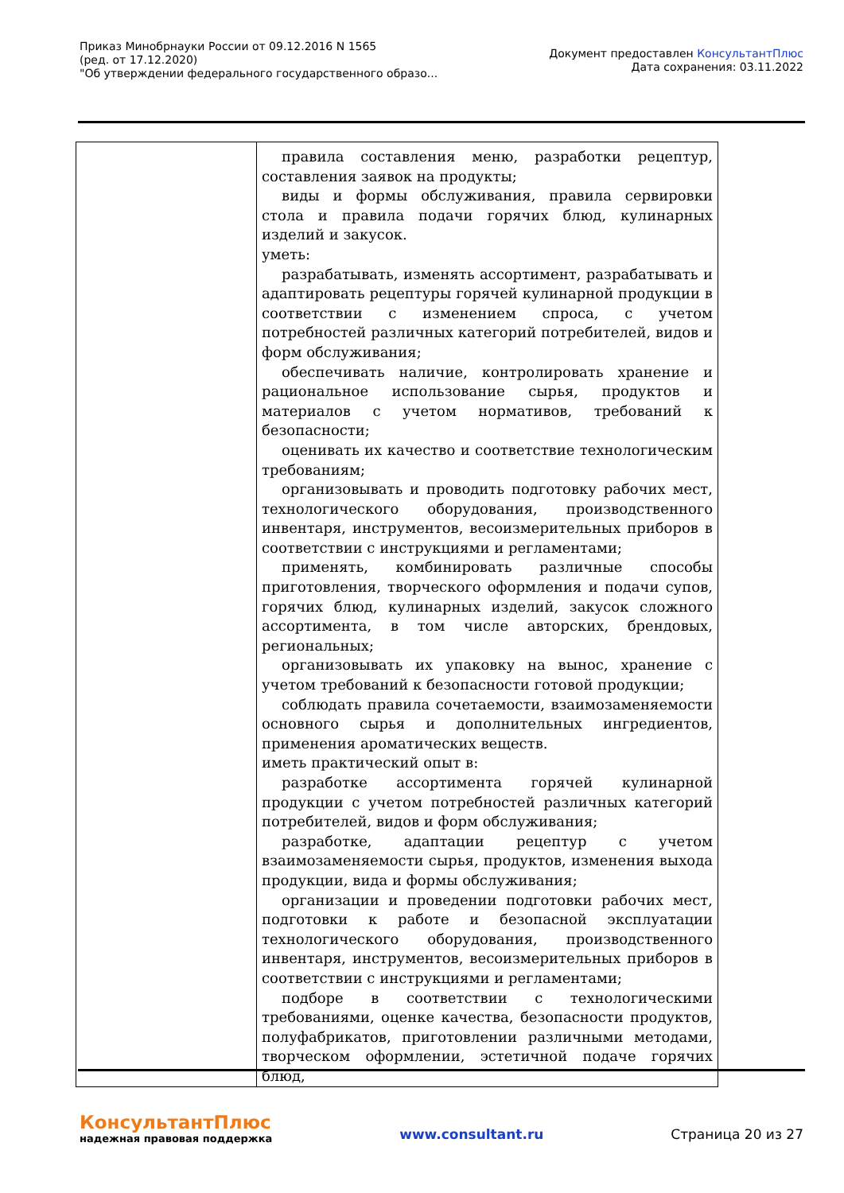Приказ Минобрнауки России от 09.12.2016 N 1565
(ред. от 17.12.2020)
"Об утверждении федерального государственного образо...
Документ предоставлен КонсультантПлюс
Дата сохранения: 03.11.2022
| | правила составления меню, разработки рецептур, составления заявок на продукты; виды и формы обслуживания, правила сервировки стола и правила подачи горячих блюд, кулинарных изделий и закусок. уметь: разрабатывать, изменять ассортимент, разрабатывать и адаптировать рецептуры горячей кулинарной продукции в соответствии с изменением спроса, с учетом потребностей различных категорий потребителей, видов и форм обслуживания; обеспечивать наличие, контролировать хранение и рациональное использование сырья, продуктов и материалов с учетом нормативов, требований к безопасности; оценивать их качество и соответствие технологическим требованиям; организовывать и проводить подготовку рабочих мест, технологического оборудования, производственного инвентаря, инструментов, весоизмерительных приборов в соответствии с инструкциями и регламентами; применять, комбинировать различные способы приготовления, творческого оформления и подачи супов, горячих блюд, кулинарных изделий, закусок сложного ассортимента, в том числе авторских, брендовых, региональных; организовывать их упаковку на вынос, хранение с учетом требований к безопасности готовой продукции; соблюдать правила сочетаемости, взаимозаменяемости основного сырья и дополнительных ингредиентов, применения ароматических веществ. иметь практический опыт в: разработке ассортимента горячей кулинарной продукции с учетом потребностей различных категорий потребителей, видов и форм обслуживания; разработке, адаптации рецептур с учетом взаимозаменяемости сырья, продуктов, изменения выхода продукции, вида и формы обслуживания; организации и проведении подготовки рабочих мест, подготовки к работе и безопасной эксплуатации технологического оборудования, производственного инвентаря, инструментов, весоизмерительных приборов в соответствии с инструкциями и регламентами; подборе в соответствии с технологическими требованиями, оценке качества, безопасности продуктов, полуфабрикатов, приготовлении различными методами, творческом оформлении, эстетичной подаче горячих блюд, |
КонсультантПлюс
надежная правовая поддержка
www.consultant.ru Страница 20 из 27